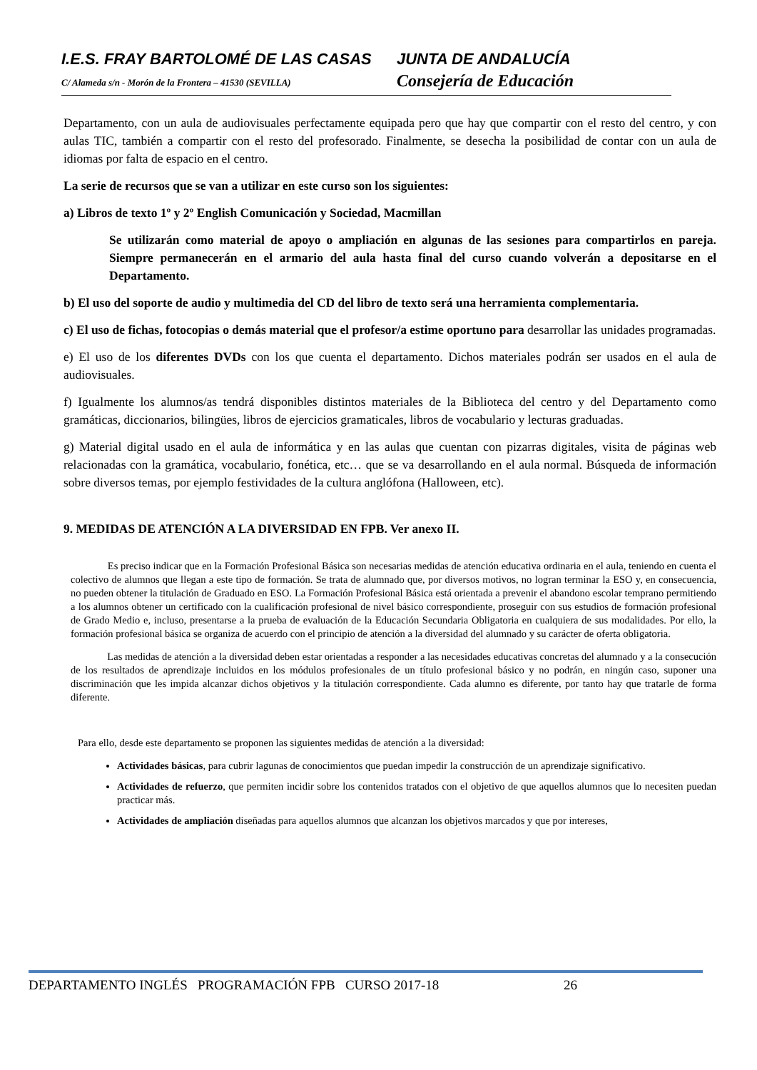I.E.S. FRAY BARTOLOMÉ DE LAS CASAS JUNTA DE ANDALUCÍA
C/ Alameda s/n - Morón de la Frontera – 41530 (SEVILLA)
Consejería de Educación
Departamento, con un aula de audiovisuales perfectamente equipada pero que hay que compartir con el resto del centro, y con aulas TIC, también a compartir con el resto del profesorado. Finalmente, se desecha la posibilidad de contar con un aula de idiomas por falta de espacio en el centro.
La serie de recursos que se van a utilizar en este curso son los siguientes:
a) Libros de texto 1º y 2º English Comunicación y Sociedad, Macmillan
Se utilizarán como material de apoyo o ampliación en algunas de las sesiones para compartirlos en pareja. Siempre permanecerán en el armario del aula hasta final del curso cuando volverán a depositarse en el Departamento.
b) El uso del soporte de audio y multimedia del CD del libro de texto será una herramienta complementaria.
c) El uso de fichas, fotocopias o demás material que el profesor/a estime oportuno para desarrollar las unidades programadas.
e) El uso de los diferentes DVDs con los que cuenta el departamento. Dichos materiales podrán ser usados en el aula de audiovisuales.
f) Igualmente los alumnos/as tendrá disponibles distintos materiales de la Biblioteca del centro y del Departamento como gramáticas, diccionarios, bilingües, libros de ejercicios gramaticales, libros de vocabulario y lecturas graduadas.
g) Material digital usado en el aula de informática y en las aulas que cuentan con pizarras digitales, visita de páginas web relacionadas con la gramática, vocabulario, fonética, etc… que se va desarrollando en el aula normal. Búsqueda de información sobre diversos temas, por ejemplo festividades de la cultura anglófona (Halloween, etc).
9. MEDIDAS DE ATENCIÓN A LA DIVERSIDAD EN FPB. Ver anexo II.
Es preciso indicar que en la Formación Profesional Básica son necesarias medidas de atención educativa ordinaria en el aula, teniendo en cuenta el colectivo de alumnos que llegan a este tipo de formación. Se trata de alumnado que, por diversos motivos, no logran terminar la ESO y, en consecuencia, no pueden obtener la titulación de Graduado en ESO. La Formación Profesional Básica está orientada a prevenir el abandono escolar temprano permitiendo a los alumnos obtener un certificado con la cualificación profesional de nivel básico correspondiente, proseguir con sus estudios de formación profesional de Grado Medio e, incluso, presentarse a la prueba de evaluación de la Educación Secundaria Obligatoria en cualquiera de sus modalidades. Por ello, la formación profesional básica se organiza de acuerdo con el principio de atención a la diversidad del alumnado y su carácter de oferta obligatoria.
Las medidas de atención a la diversidad deben estar orientadas a responder a las necesidades educativas concretas del alumnado y a la consecución de los resultados de aprendizaje incluidos en los módulos profesionales de un título profesional básico y no podrán, en ningún caso, suponer una discriminación que les impida alcanzar dichos objetivos y la titulación correspondiente. Cada alumno es diferente, por tanto hay que tratarle de forma diferente.
Para ello, desde este departamento se proponen las siguientes medidas de atención a la diversidad:
Actividades básicas, para cubrir lagunas de conocimientos que puedan impedir la construcción de un aprendizaje significativo.
Actividades de refuerzo, que permiten incidir sobre los contenidos tratados con el objetivo de que aquellos alumnos que lo necesiten puedan practicar más.
Actividades de ampliación diseñadas para aquellos alumnos que alcanzan los objetivos marcados y que por intereses,
DEPARTAMENTO INGLÉS PROGRAMACIÓN FPB CURSO 2017-18 26